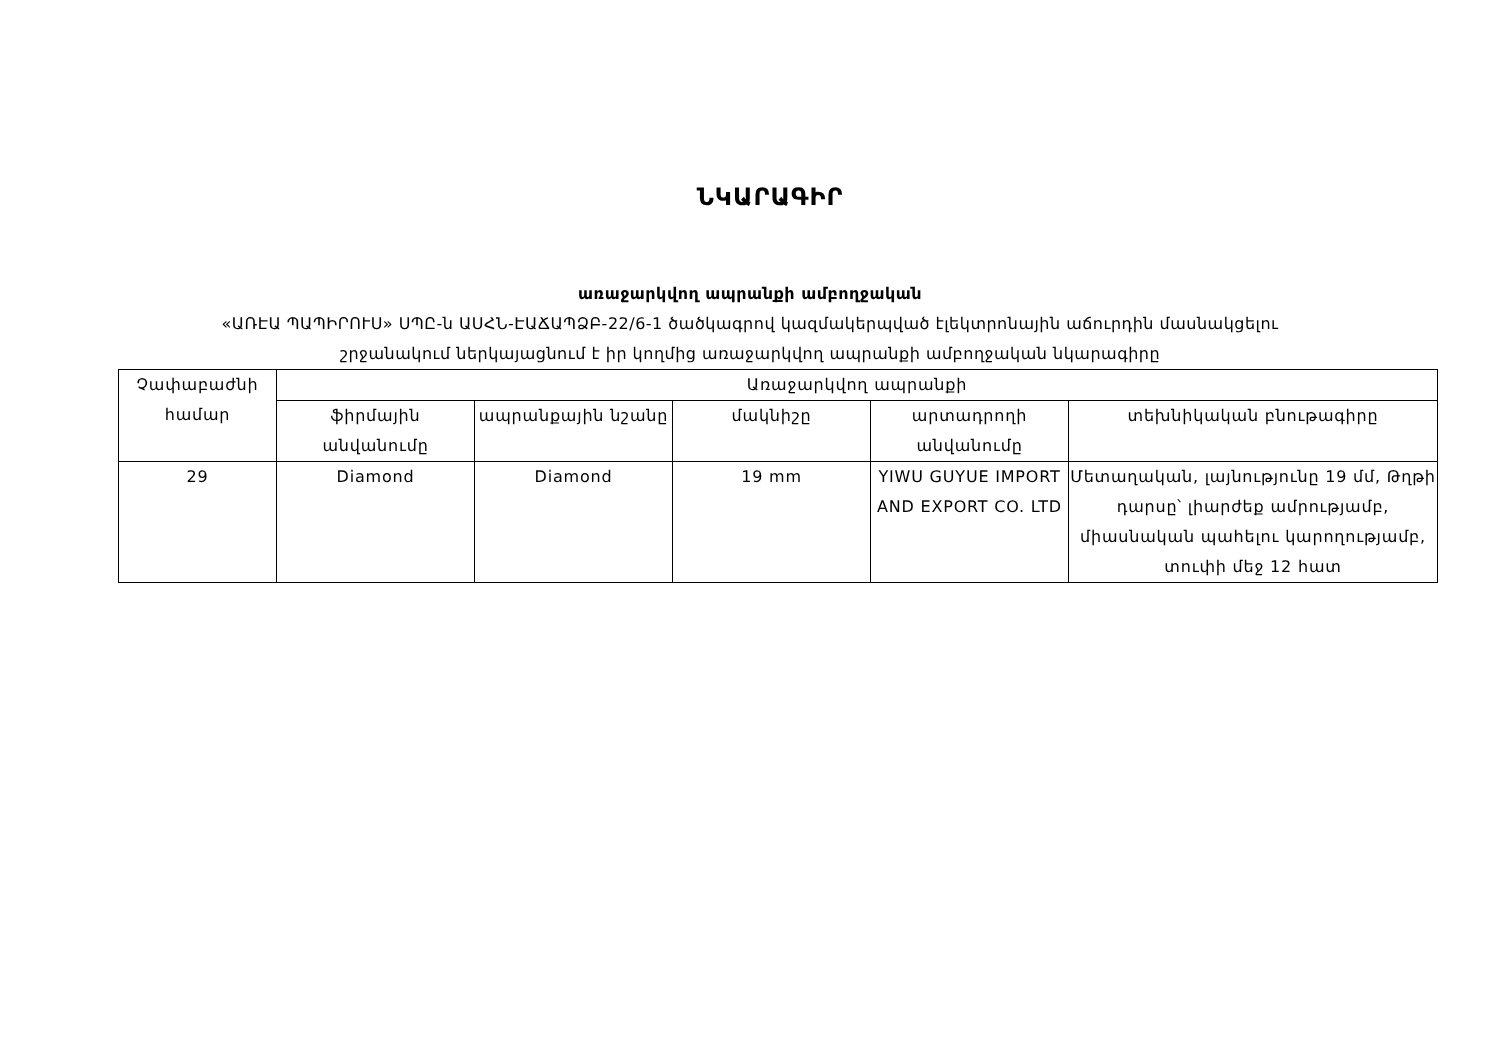ՆԿԱՐԱԳԻՐ
առաջարկվող ապրանքի ամբողջական
«ԱՌԷԱ ՊԱՊԻՐՈՒՍ» ՍՊԸ-ն ԱՍՀՆ-ԷԱՃԱՊՁԲ-22/6-1 ծածկագրով կազմակերպված էլեկտրոնային աճուրդին մասնակցելու
շրջանակում ներկայացնում է իր կողմից առաջարկվող ապրանքի ամբողջական նկարագիրը
| Չափաբաժնի համար | Առաջարկվող ապրանքի | | | | |
| --- | --- | --- | --- | --- | --- |
| | ֆիրմային անվանումը | ապրանքային նշանը | մակնիշը | արտադրողի անվանումը | տեխնիկական բնութագիրը |
| 29 | Diamond | Diamond | 19 mm | YIWU GUYUE IMPORT AND EXPORT CO. LTD | Մետաղական, լայնությունը 19 մմ, Թղթի դարսը՝ լիարժեք ամրությամբ, միասնական պահելու կարողությամբ, տուփի մեջ 12 հատ |